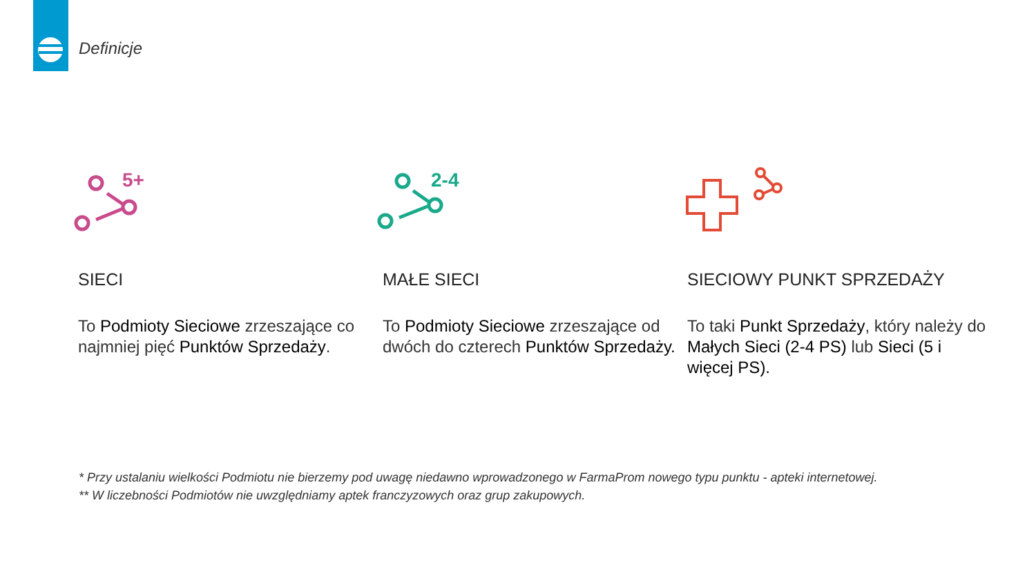Definicje
5+
SIECI
To Podmioty Sieciowe zrzeszające co najmniej pięć Punktów Sprzedaży.
2-4
MAŁE SIECI
To Podmioty Sieciowe zrzeszające od dwóch do czterech Punktów Sprzedaży.
SIECIOWY PUNKT SPRZEDAŻY
To taki Punkt Sprzedaży, który należy do Małych Sieci (2-4 PS) lub Sieci (5 i więcej PS).
* Przy ustalaniu wielkości Podmiotu nie bierzemy pod uwagę niedawno wprowadzonego w FarmaProm nowego typu punktu - apteki internetowej.
** W liczebności Podmiotów nie uwzględniamy aptek franczyzowych oraz grup zakupowych.